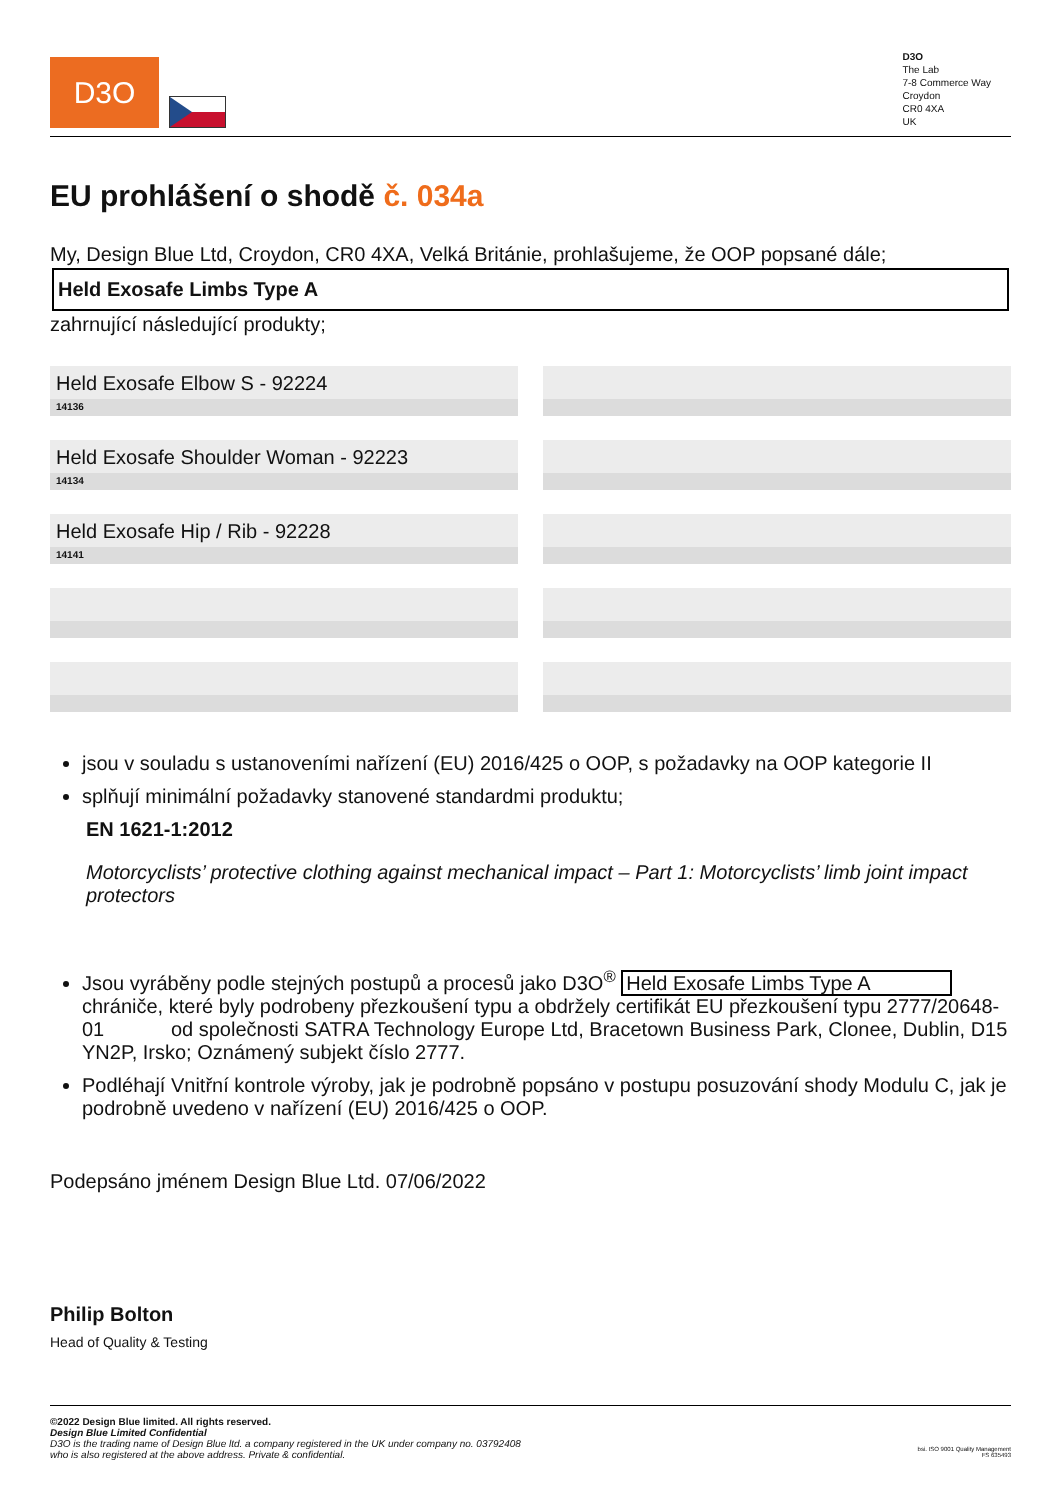D3O
D3O
The Lab
7-8 Commerce Way
Croydon
CR0 4XA
UK
EU prohlášení o shodě č. 034a
My, Design Blue Ltd, Croydon, CR0 4XA, Velká Británie, prohlašujeme, že OOP popsané dále;
Held Exosafe Limbs Type A
zahrnující následující produkty;
Held Exosafe Elbow S - 92224
14136
Held Exosafe Shoulder Woman - 92223
14134
Held Exosafe Hip / Rib - 92228
14141
jsou v souladu s ustanoveními nařízení (EU) 2016/425 o OOP, s požadavky na OOP kategorie II
splňují minimální požadavky stanovené standardmi produktu;
EN 1621-1:2012
Motorcyclists’ protective clothing against mechanical impact – Part 1: Motorcyclists’ limb joint impact protectors
Jsou vyráběny podle stejných postupů a procesů jako D3O<sup>®</sup> Held Exosafe Limbs Type A chrániče, které byly podrobeny přezkoušení typu a obdržely certifikát EU přezkoušení typu 2777/20648-01 od společnosti SATRA Technology Europe Ltd, Bracetown Business Park, Clonee, Dublin, D15 YN2P, Irsko; Oznámený subjekt číslo 2777.
Podléhají Vnitřní kontrole výroby, jak je podrobně popsáno v postupu posuzování shody Modulu C, jak je podrobně uvedeno v nařízení (EU) 2016/425 o OOP.
Podepsáno jménem Design Blue Ltd. 07/06/2022
Philip Bolton
Head of Quality & Testing
©2022 Design Blue limited. All rights reserved.
Design Blue Limited Confidential
D3O is the trading name of Design Blue ltd. a company registered in the UK under company no. 03792408
who is also registered at the above address. Private & confidential.
bsi. ISO 9001 Quality Management
FS 635493